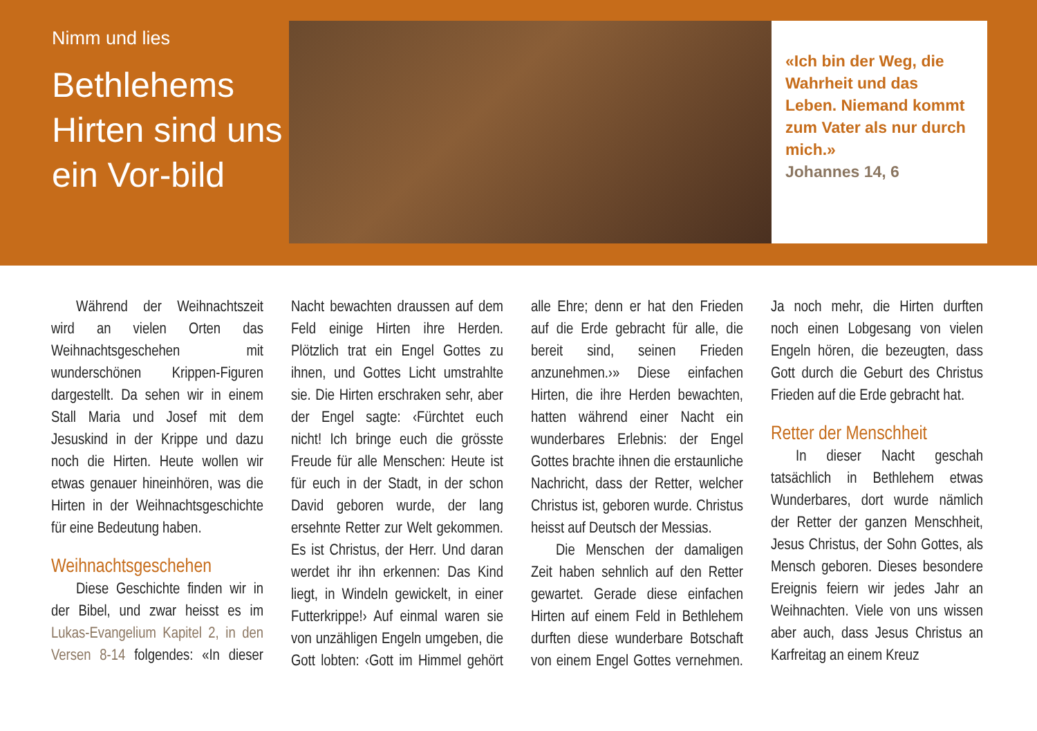Nimm und lies
Bethlehems Hirten sind uns ein Vor-bild
«Ich bin der Weg, die Wahrheit und das Leben. Niemand kommt zum Vater als nur durch mich.»
Johannes 14, 6
Während der Weihnachtszeit wird an vielen Orten das Weihnachtsgeschehen mit wunderschönen Krippen-Figuren dargestellt. Da sehen wir in einem Stall Maria und Josef mit dem Jesuskind in der Krippe und dazu noch die Hirten. Heute wollen wir etwas genauer hineinhören, was die Hirten in der Weihnachtsgeschichte für eine Bedeutung haben.
Weihnachtsgeschehen
Diese Geschichte finden wir in der Bibel, und zwar heisst es im Lukas-Evangelium Kapitel 2, in den Versen 8-14 folgendes: «In dieser Nacht bewachten draussen auf dem Feld einige Hirten ihre Herden. Plötzlich trat ein Engel Gottes zu ihnen, und Gottes Licht umstrahlte sie. Die Hirten erschraken sehr, aber der Engel sagte: ‹Fürchtet euch nicht! Ich bringe euch die grösste Freude für alle Menschen: Heute ist für euch in der Stadt, in der schon David geboren wurde, der lang ersehnte Retter zur Welt gekommen. Es ist Christus, der Herr. Und daran werdet ihr ihn erkennen: Das Kind liegt, in Windeln gewickelt, in einer Futterkrippe!› Auf einmal waren sie von unzähligen Engeln umgeben, die Gott lobten: ‹Gott im Himmel gehört alle Ehre; denn er hat den Frieden auf die Erde gebracht für alle, die bereit sind, seinen Frieden anzunehmen.›» Diese einfachen Hirten, die ihre Herden bewachten, hatten während einer Nacht ein wunderbares Erlebnis: der Engel Gottes brachte ihnen die erstaunliche Nachricht, dass der Retter, welcher Christus ist, geboren wurde. Christus heisst auf Deutsch der Messias.
Die Menschen der damaligen Zeit haben sehnlich auf den Retter gewartet. Gerade diese einfachen Hirten auf einem Feld in Bethlehem durften diese wunderbare Botschaft von einem Engel Gottes vernehmen. Ja noch mehr, die Hirten durften noch einen Lobgesang von vielen Engeln hören, die bezeugten, dass Gott durch die Geburt des Christus Frieden auf die Erde gebracht hat.
Retter der Menschheit
In dieser Nacht geschah tatsächlich in Bethlehem etwas Wunderbares, dort wurde nämlich der Retter der ganzen Menschheit, Jesus Christus, der Sohn Gottes, als Mensch geboren. Dieses besondere Ereignis feiern wir jedes Jahr an Weihnachten. Viele von uns wissen aber auch, dass Jesus Christus an Karfreitag an einem Kreuz